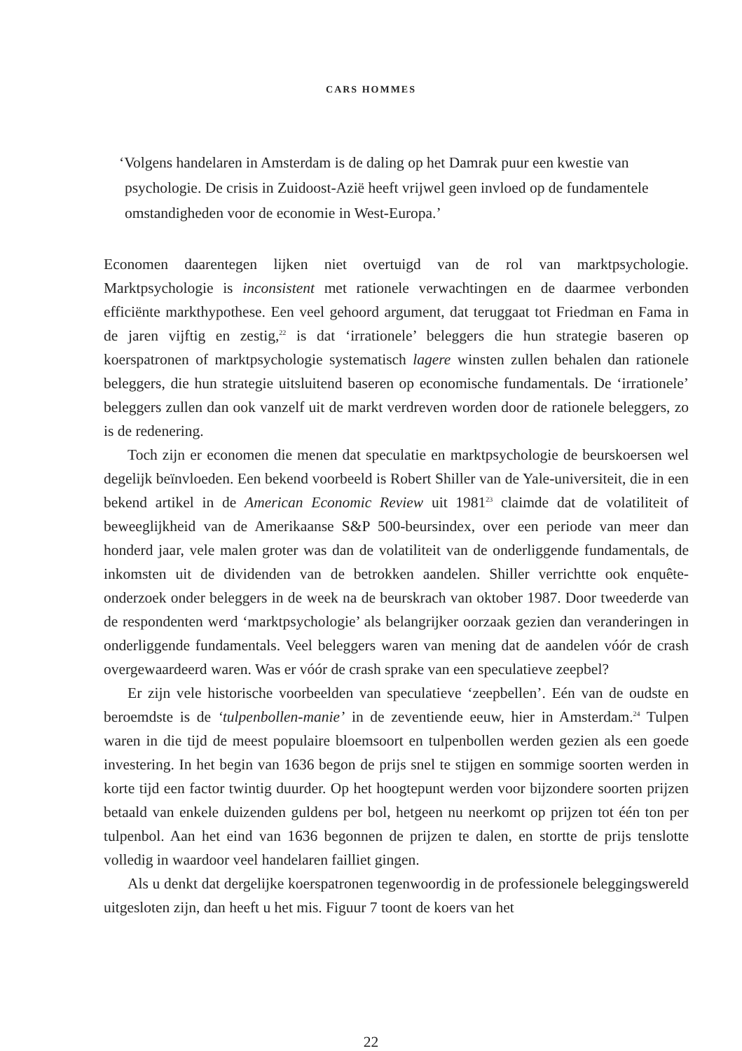CARS HOMMES
‘Volgens handelaren in Amsterdam is de daling op het Damrak puur een kwestie van psychologie. De crisis in Zuidoost-Azië heeft vrijwel geen invloed op de fundamentele omstandigheden voor de economie in West-Europa.’
Economen daarentegen lijken niet overtuigd van de rol van marktpsychologie. Marktpsychologie is inconsistent met rationele verwachtingen en de daarmee verbonden efficiënte markthypothese. Een veel gehoord argument, dat teruggaat tot Friedman en Fama in de jaren vijftig en zestig,<sup>22</sup> is dat ‘irrationele’ beleggers die hun strategie baseren op koerspatronen of marktpsychologie systematisch lagere winsten zullen behalen dan rationele beleggers, die hun strategie uitsluitend baseren op economische fundamentals. De ‘irrationele’ beleggers zullen dan ook vanzelf uit de markt verdreven worden door de rationele beleggers, zo is de redenering.
Toch zijn er economen die menen dat speculatie en marktpsychologie de beurskoersen wel degelijk beïnvloeden. Een bekend voorbeeld is Robert Shiller van de Yale-universiteit, die in een bekend artikel in de American Economic Review uit 1981<sup>23</sup> claimde dat de volatiliteit of beweeglijkheid van de Amerikaanse S&P 500-beursindex, over een periode van meer dan honderd jaar, vele malen groter was dan de volatiliteit van de onderliggende fundamentals, de inkomsten uit de dividenden van de betrokken aandelen. Shiller verrichtte ook enquête-onderzoek onder beleggers in de week na de beurskrach van oktober 1987. Door tweederde van de respondenten werd ‘marktpsychologie’ als belangrijker oorzaak gezien dan veranderingen in onderliggende fundamentals. Veel beleggers waren van mening dat de aandelen vóór de crash overgewaardeerd waren. Was er vóór de crash sprake van een speculatieve zeepbel?
Er zijn vele historische voorbeelden van speculatieve ‘zeepbellen’. Eén van de oudste en beroemdste is de ‘tulpenbollen-manie’ in de zeventiende eeuw, hier in Amsterdam.<sup>24</sup> Tulpen waren in die tijd de meest populaire bloemsoort en tulpenbollen werden gezien als een goede investering. In het begin van 1636 begon de prijs snel te stijgen en sommige soorten werden in korte tijd een factor twintig duurder. Op het hoogtepunt werden voor bijzondere soorten prijzen betaald van enkele duizenden guldens per bol, hetgeen nu neerkomt op prijzen tot één ton per tulpenbol. Aan het eind van 1636 begonnen de prijzen te dalen, en stortte de prijs tenslotte volledig in waardoor veel handelaren failliet gingen.
Als u denkt dat dergelijke koerspatronen tegenwoordig in de professionele beleggingswereld uitgesloten zijn, dan heeft u het mis. Figuur 7 toont de koers van het
22